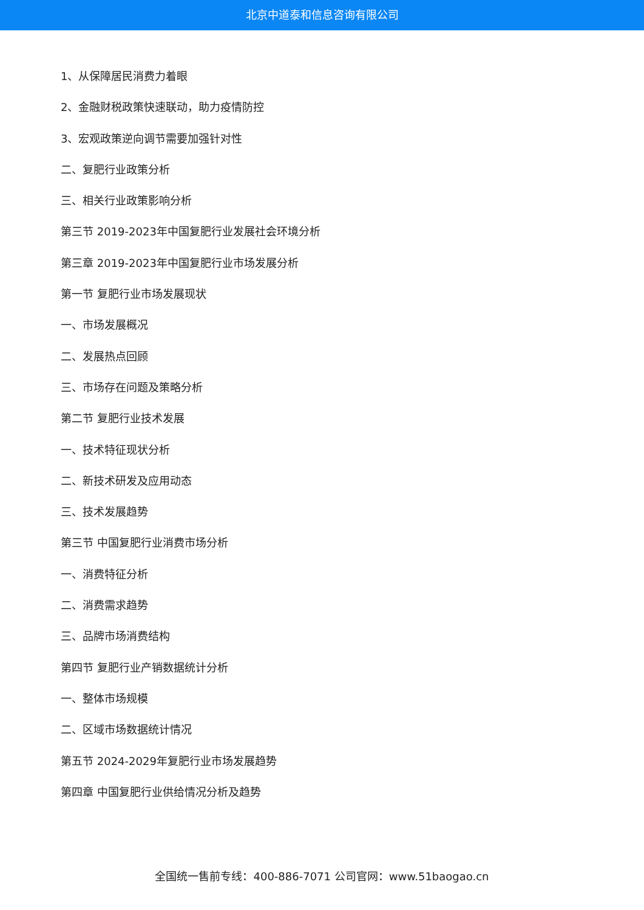北京中道泰和信息咨询有限公司
1、从保障居民消费力着眼
2、金融财税政策快速联动，助力疫情防控
3、宏观政策逆向调节需要加强针对性
二、复肥行业政策分析
三、相关行业政策影响分析
第三节 2019-2023年中国复肥行业发展社会环境分析
第三章 2019-2023年中国复肥行业市场发展分析
第一节 复肥行业市场发展现状
一、市场发展概况
二、发展热点回顾
三、市场存在问题及策略分析
第二节 复肥行业技术发展
一、技术特征现状分析
二、新技术研发及应用动态
三、技术发展趋势
第三节 中国复肥行业消费市场分析
一、消费特征分析
二、消费需求趋势
三、品牌市场消费结构
第四节 复肥行业产销数据统计分析
一、整体市场规模
二、区域市场数据统计情况
第五节 2024-2029年复肥行业市场发展趋势
第四章 中国复肥行业供给情况分析及趋势
全国统一售前专线：400-886-7071 公司官网：www.51baogao.cn